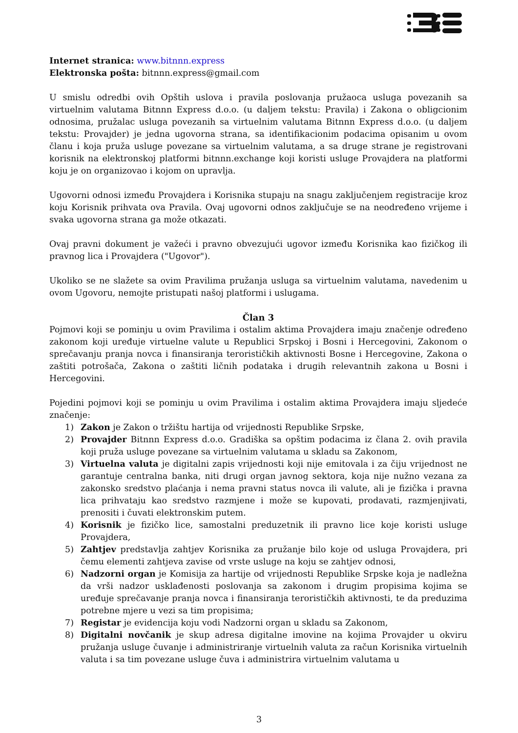Internet stranica: www.bitnnn.express
Elektronska pošta: bitnnn.express@gmail.com
U smislu odredbi ovih Opštih uslova i pravila poslovanja pružaoca usluga povezanih sa virtuelnim valutama Bitnnn Express d.o.o. (u daljem tekstu: Pravila) i Zakona o obligcionim odnosima, pružalac usluga povezanih sa virtuelnim valutama Bitnnn Express d.o.o. (u daljem tekstu: Provajder) je jedna ugovorna strana, sa identifikacionim podacima opisanim u ovom članu i koja pruža usluge povezane sa virtuelnim valutama, a sa druge strane je registrovani korisnik na elektronskoj platformi bitnnn.exchange koji koristi usluge Provajdera na platformi koju je on organizovao i kojom on upravlja.
Ugovorni odnosi između Provajdera i Korisnika stupaju na snagu zaključenjem registracije kroz koju Korisnik prihvata ova Pravila. Ovaj ugovorni odnos zaključuje se na neodređeno vrijeme i svaka ugovorna strana ga može otkazati.
Ovaj pravni dokument je važeći i pravno obvezujući ugovor između Korisnika kao fizičkog ili pravnog lica i Provajdera ("Ugovor").
Ukoliko se ne slažete sa ovim Pravilima pružanja usluga sa virtuelnim valutama, navedenim u ovom Ugovoru, nemojte pristupati našoj platformi i uslugama.
Član 3
Pojmovi koji se pominju u ovim Pravilima i ostalim aktima Provajdera imaju značenje određeno zakonom koji uređuje virtuelne valute u Republici Srpskoj i Bosni i Hercegovini, Zakonom o sprečavanju pranja novca i finansiranja terorističkih aktivnosti Bosne i Hercegovine, Zakona o zaštiti potrošača, Zakona o zaštiti ličnih podataka i drugih relevantnih zakona u Bosni i Hercegovini.
Pojedini pojmovi koji se pominju u ovim Pravilima i ostalim aktima Provajdera imaju sljedeće značenje:
1) Zakon je Zakon o tržištu hartija od vrijednosti Republike Srpske,
2) Provajder Bitnnn Express d.o.o. Gradiška sa opštim podacima iz člana 2. ovih pravila koji pruža usluge povezane sa virtuelnim valutama u skladu sa Zakonom,
3) Virtuelna valuta je digitalni zapis vrijednosti koji nije emitovala i za čiju vrijednost ne garantuje centralna banka, niti drugi organ javnog sektora, koja nije nužno vezana za zakonsko sredstvo plaćanja i nema pravni status novca ili valute, ali je fizička i pravna lica prihvataju kao sredstvo razmjene i može se kupovati, prodavati, razmjenjivati, prenositi i čuvati elektronskim putem.
4) Korisnik je fizičko lice, samostalni preduzetnik ili pravno lice koje koristi usluge Provajdera,
5) Zahtjev predstavlja zahtjev Korisnika za pružanje bilo koje od usluga Provajdera, pri čemu elementi zahtjeva zavise od vrste usluge na koju se zahtjev odnosi,
6) Nadzorni organ je Komisija za hartije od vrijednosti Republike Srpske koja je nadležna da vrši nadzor usklađenosti poslovanja sa zakonom i drugim propisima kojima se uređuje sprečavanje pranja novca i finansiranja terorističkih aktivnosti, te da preduzima potrebne mjere u vezi sa tim propisima;
7) Registar je evidencija koju vodi Nadzorni organ u skladu sa Zakonom,
8) Digitalni novčanik je skup adresa digitalne imovine na kojima Provajder u okviru pružanja usluge čuvanje i administriranje virtuelnih valuta za račun Korisnika virtuelnih valuta i sa tim povezane usluge čuva i administrira virtuelnim valutama u
3